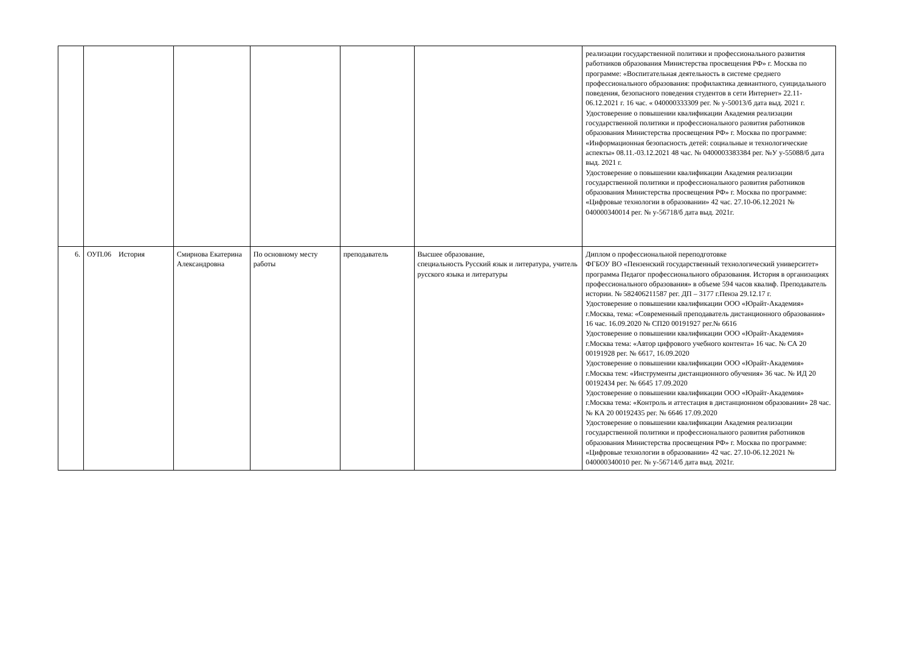| | | | | | | реализации государственной политики и профессионального развития работников образования Министерства просвещения РФ» г. Москва по программе: «Воспитательная деятельность в системе среднего профессионального образования: профилактика девиантного, суицидального поведения, безопасного поведения студентов в сети Интернет» 22.11-06.12.2021 г. 16 час. « 040000333309 рег. № у-50013/б дата выд. 2021 г. Удостоверение о повышении квалификации Академия реализации государственной политики и профессионального развития работников образования Министерства просвещения РФ» г. Москва по программе: «Информационная безопасность детей: социальные и технологические аспекты» 08.11.-03.12.2021 48 час. № 0400003383384 рег. №У у-55088/б дата выд. 2021 г. Удостоверение о повышении квалификации Академия реализации государственной политики и профессионального развития работников образования Министерства просвещения РФ» г. Москва по программе: «Цифровые технологии в образовании» 42 час. 27.10-06.12.2021 № 040000340014 рег. № у-56718/б дата выд. 2021г. |
| 6. | ОУП.06 История | Смирнова Екатерина Александровна | По основному месту работы | преподаватель | Высшее образование, специальность Русский язык и литература, учитель русского языка и литературы | Диплом о профессиональной переподготовке ФГБОУ ВО «Пензенский государственный технологический университет» программа Педагог профессионального образования. История в организациях профессионального образования» в объеме 594 часов квалиф. Преподаватель истории. № 582406211587 рег. ДП – 3177 г.Пенза 29.12.17 г. Удостоверение о повышении квалификации ООО «Юрайт-Академия» г.Москва, тема: «Современный преподаватель дистанционного образования» 16 час. 16.09.2020 № СП20 00191927 рег.№ 6616 Удостоверение о повышении квалификации ООО «Юрайт-Академия» г.Москва тема: «Автор цифрового учебного контента» 16 час. № СА 20 00191928 рег. № 6617, 16.09.2020 Удостоверение о повышении квалификации ООО «Юрайт-Академия» г.Москва тем: «Инструменты дистанционного обучения» 36 час. № ИД 20 00192434 рег. № 6645 17.09.2020 Удостоверение о повышении квалификации ООО «Юрайт-Академия» г.Москва тема: «Контроль и аттестация в дистанционном образовании» 28 час. № КА 20 00192435 рег. № 6646 17.09.2020 Удостоверение о повышении квалификации Академия реализации государственной политики и профессионального развития работников образования Министерства просвещения РФ» г. Москва по программе: «Цифровые технологии в образовании» 42 час. 27.10-06.12.2021 № 040000340010 рег. № у-56714/б дата выд. 2021г. |